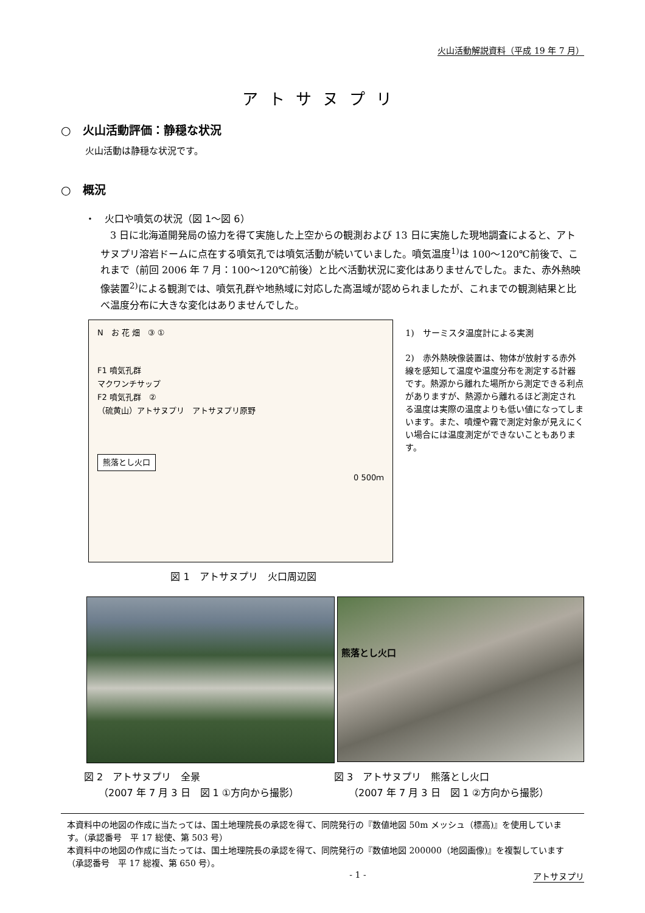火山活動解説資料（平成 19 年 7 月）
アトサヌプリ
○　火山活動評価：静穏な状況
火山活動は静穏な状況です。
○　概況
・　火口や噴気の状況（図 1～図 6）
　3 日に北海道開発局の協力を得て実施した上空からの観測および 13 日に実施した現地調査によると、アトサヌプリ溶岩ドームに点在する噴気孔では噴気活動が続いていました。噴気温度<sup>1)</sup>は 100～120℃前後で、これまで（前回 2006 年 7 月：100～120℃前後）と比べ活動状況に変化はありませんでした。また、赤外熱映像装置<sup>2)</sup>による観測では、噴気孔群や地熱域に対応した高温域が認められましたが、これまでの観測結果と比べ温度分布に大きな変化はありませんでした。
N　お 花 畑　③ ①
F1 噴気孔群
マクワンチサップ
F2 噴気孔群　②
（硫黄山）アトサヌプリ　アトサヌプリ原野
熊落とし火口
0 500ｍ
1)　サーミスタ温度計による実測
2)　赤外熱映像装置は、物体が放射する赤外線を感知して温度や温度分布を測定する計器です。熱源から離れた場所から測定できる利点がありますが、熱源から離れるほど測定される温度は実際の温度よりも低い値になってしまいます。また、噴煙や霧で測定対象が見えにくい場合には温度測定ができないこともあります。
図 1　アトサヌプリ　火口周辺図
熊落とし火口
図 2　アトサヌプリ　全景
　　（2007 年 7 月 3 日　図 1 ①方向から撮影）
図 3　アトサヌプリ　熊落とし火口
　　（2007 年 7 月 3 日　図 1 ②方向から撮影）
本資料中の地図の作成に当たっては、国土地理院長の承認を得て、同院発行の『数値地図 50m メッシュ（標高)』を使用しています。（承認番号　平 17 総使、第 503 号）
本資料中の地図の作成に当たっては、国土地理院長の承認を得て、同院発行の『数値地図 200000（地図画像)』を複製しています（承認番号　平 17 総複、第 650 号）。
- 1 - アトサヌプリ